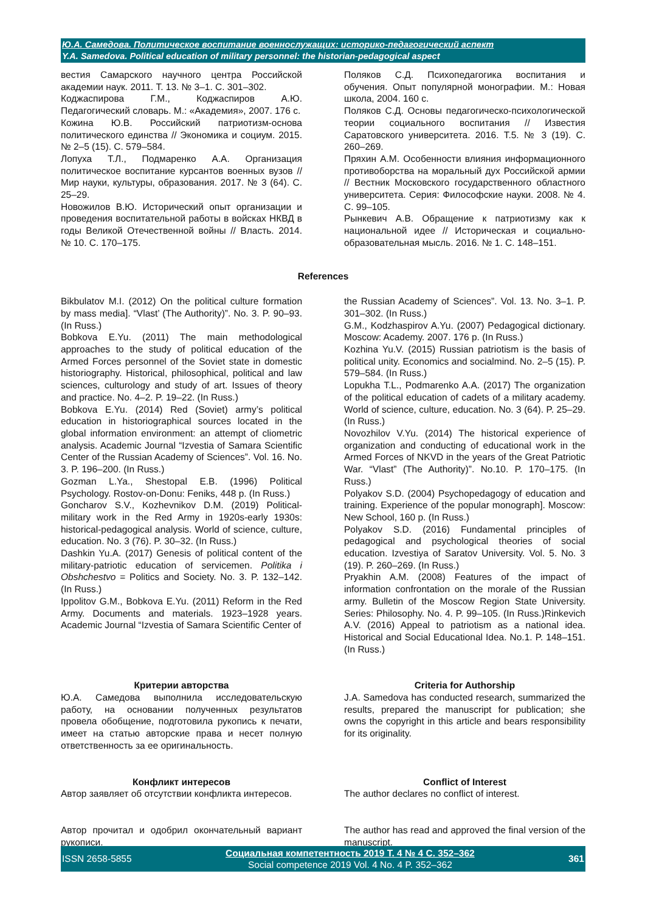Ю.А. Самедова. Политическое воспитание военнослужащих: историко-педагогический аспект
Y.A. Samedova. Political education of military personnel: the historian-pedagogical aspect
вестия Самарского научного центра Российской академии наук. 2011. Т. 13. № 3–1. С. 301–302.
Коджаспирова Г.М., Коджаспиров А.Ю. Педагогический словарь. М.: «Академия», 2007. 176 с.
Кожина Ю.В. Российский патриотизм-основа политического единства // Экономика и социум. 2015. № 2–5 (15). С. 579–584.
Лопуха Т.Л., Подмаренко А.А. Организация политическое воспитание курсантов военных вузов // Мир науки, культуры, образования. 2017. № 3 (64). С. 25–29.
Новожилов В.Ю. Исторический опыт организации и проведения воспитательной работы в войсках НКВД в годы Великой Отечественной войны // Власть. 2014. № 10. С. 170–175.
Поляков С.Д. Психопедагогика воспитания и обучения. Опыт популярной монографии. М.: Новая школа, 2004. 160 с.
Поляков С.Д. Основы педагогическо-психологической теории социального воспитания // Известия Саратовского университета. 2016. Т.5. № 3 (19). С. 260–269.
Пряхин А.М. Особенности влияния информационного противоборства на моральный дух Российской армии // Вестник Московского государственного областного университета. Серия: Философские науки. 2008. № 4. С. 99–105.
Рынкевич А.В. Обращение к патриотизму как к национальной идее // Историческая и социально-образовательная мысль. 2016. № 1. С. 148–151.
References
Bikbulatov M.I. (2012) On the political culture formation by mass media]. “Vlast’ (The Authority)”. No. 3. P. 90–93. (In Russ.)
Bobkova E.Yu. (2011) The main methodological approaches to the study of political education of the Armed Forces personnel of the Soviet state in domestic historiography. Historical, philosophical, political and law sciences, culturology and study of art. Issues of theory and practice. No. 4–2. P. 19–22. (In Russ.)
Bobkova E.Yu. (2014) Red (Soviet) army’s political education in historiographical sources located in the global information environment: an attempt of cliometric analysis. Academic Journal “Izvestia of Samara Scientific Center of the Russian Academy of Sciences”. Vol. 16. No. 3. P. 196–200. (In Russ.)
Gozman L.Ya., Shestopal E.B. (1996) Political Psychology. Rostov-on-Donu: Feniks, 448 p. (In Russ.)
Goncharov S.V., Kozhevnikov D.M. (2019) Political-military work in the Red Army in 1920s-early 1930s: historical-pedagogical analysis. World of science, culture, education. No. 3 (76). P. 30–32. (In Russ.)
Dashkin Yu.A. (2017) Genesis of political content of the military-patriotic education of servicemen. Politika i Obshchestvo = Politics and Society. No. 3. P. 132–142. (In Russ.)
Ippolitov G.M., Bobkova E.Yu. (2011) Reform in the Red Army. Documents and materials. 1923–1928 years. Academic Journal “Izvestia of Samara Scientific Center of
the Russian Academy of Sciences”. Vol. 13. No. 3–1. P. 301–302. (In Russ.)
G.M., Kodzhaspirov A.Yu. (2007) Pedagogical dictionary. Moscow: Academy. 2007. 176 p. (In Russ.)
Kozhina Yu.V. (2015) Russian patriotism is the basis of political unity. Economics and socialmind. No. 2–5 (15). P. 579–584. (In Russ.)
Lopukha T.L., Podmarenko A.A. (2017) The organization of the political education of cadets of a military academy. World of science, culture, education. No. 3 (64). P. 25–29. (In Russ.)
Novozhilov V.Yu. (2014) The historical experience of organization and conducting of educational work in the Armed Forces of NKVD in the years of the Great Patriotic War. “Vlast” (The Authority)”. No.10. P. 170–175. (In Russ.)
Polyakov S.D. (2004) Psychopedagogy of education and training. Experience of the popular monograph]. Moscow: New School, 160 p. (In Russ.)
Polyakov S.D. (2016) Fundamental principles of pedagogical and psychological theories of social education. Izvestiya of Saratov University. Vol. 5. No. 3 (19). P. 260–269. (In Russ.)
Pryakhin A.M. (2008) Features of the impact of information confrontation on the morale of the Russian army. Bulletin of the Moscow Region State University. Series: Philosophy. No. 4. P. 99–105. (In Russ.)Rinkevich A.V. (2016) Appeal to patriotism as a national idea. Historical and Social Educational Idea. No.1. P. 148–151. (In Russ.)
Критерии авторства
Ю.А. Самедова выполнила исследовательскую работу, на основании полученных результатов провела обобщение, подготовила рукопись к печати, имеет на статью авторские права и несет полную ответственность за ее оригинальность.
Criteria for Authorship
J.A. Samedova has conducted research, summarized the results, prepared the manuscript for publication; she owns the copyright in this article and bears responsibility for its originality.
Конфликт интересов
Автор заявляет об отсутствии конфликта интересов.
Conflict of Interest
The author declares no conflict of interest.
Автор прочитал и одобрил окончательный вариант рукописи.
The author has read and approved the final version of the manuscript.
ISSN 2658-5855
Социальная компетентность 2019 Т. 4 № 4 С. 352–362
Social competence 2019 Vol. 4 No. 4 P. 352–362
361